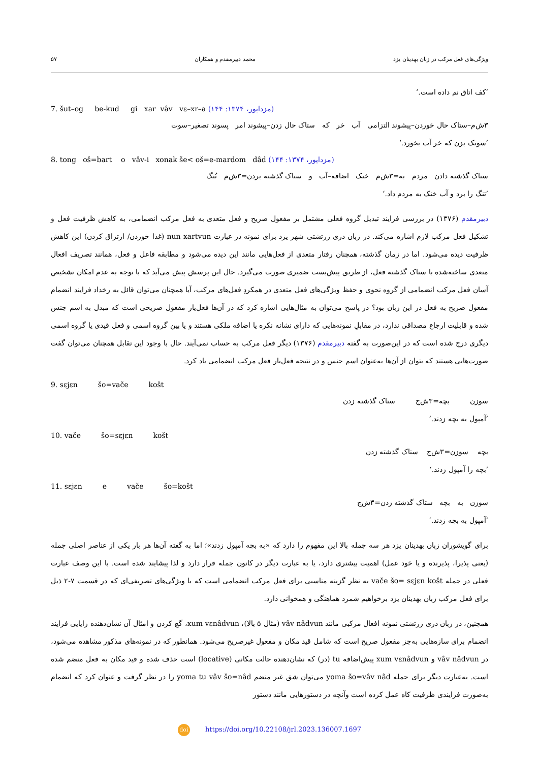ویژگی‌های فعل مرکب در زبان بهدینان یزد محمد دبیرمقدم و همکاران ۵۷
’کف اتاق نم داده است.‘
7. šut–og be-kud gi xar vâv vɛ–xr–a (مزداپور، ۱۳۷۴: ۱۴۴)
۳ش‌م–ستاک حال خوردن–پیشوند التزامی آب خر که ستاک حال زدن–پیشوند امر پسوند تصغیر–سوت
’سوتک بزن که خر آب بخورد.‘
8. tong oš=bart o vâv-i xonak še< oš=e-mardom dâd (مزداپور، ۱۳۷۴: ۱۴۴)
ستاک گذشته دادن مردم به=۳ش‌م خنک اضافه–آب و ستاک گذشته بردن=۳ش‌م تُنگ
’تنگ را برد و آب خنک به مردم داد.‘
دبیرمقدم (۱۳۷۶) در بررسی فرایند تبدیل گروه فعلی مشتمل بر مفعول صریح و فعل متعدی به فعل مرکب انضمامی، به کاهش ظرفیت فعل و تشکیل فعل مرکب لازم اشاره می‌کند. در زبان دری زرتشتی شهر یزد برای نمونه در عبارت nun xartvun (غذا خوردن/ ارتزاق کردن) این کاهش ظرفیت دیده می‌شود. اما در زمان گذشته، همچنان رفتار متعدی از فعل‌هایی مانند این دیده می‌شود و مطابقه فاعل و فعل، همانند تصریف افعال متعدی ساخته‌شده با ستاک گذشته فعل، از طریق پیش‌بست ضمیری صورت می‌گیرد. حال این پرسش پیش می‌آید که با توجه به عدم امکان تشخیص آسان فعل مرکب انضمامی از گروه نحوی و حفظ ویژگی‌های فعل متعدی در همکردِ فعل‌های مرکب، آیا همچنان می‌توان قائل به رخداد فرایند انضمام مفعول صریح به فعل در این زبان بود؟ در پاسخ می‌توان به مثال‌هایی اشاره کرد که در آن‌ها فعل‌یار مفعول صریحی است که مبدل به اسم جنس شده و قابلیت ارجاع مصداقی ندارد، در مقابلِ نمونه‌هایی که دارای نشانه نکره یا اضافه ملکی هستند و یا بین گروه اسمی و فعل قیدی یا گروه اسمی دیگری درج شده است که در این‌صورت به گفته دبیرمقدم (۱۳۷۶) دیگر فعل مرکب به حساب نمی‌آیند. حال با وجود این تقابل همچنان می‌توان گفت صورت‌هایی هستند که بتوان از آن‌ها به‌عنوان اسم جنس و در نتیجه فعل‌یار فعل مرکب انضمامی یاد کرد.
9. sɛjɛn šo=vače košt
ستاک گذشته زدن بچه=۳ش‌ج سوزن
’آمپول به بچه زدند.‘
10. vače šo=sɛjɛn košt
بچه سوزن=۳ش‌ج ستاک گذشته زدن
’بچه را آمپول زدند.‘
11. sɛjɛn e vače šo=košt
سوزن به بچه ستاک گذشته زدن=۳ش‌ج
’آمپول به بچه زدند.‘
برای گویشوران زبان بهدینان یزد هر سه جمله بالا این مفهوم را دارد که «به بچه آمپول زدند»؛ اما به گفته آن‌ها هر بار یکی از عناصر اصلی جمله (یعنی پذیرا، پذیرنده و یا خود عمل) اهمیت بیشتری دارد، یا به عبارت دیگر در کانون جمله قرار دارد و لذا پیشایند شده است. با این وصف عبارت فعلی در جمله vače šo= sɛjɛn košt به نظر گزینه مناسبی برای فعل مرکب انضمامی است که با ویژگی‌های تصریفی‌ای که در قسمت ۷-۲ ذیل برای فعل مرکب زبان بهدینان یزد برخواهیم شمرد هماهنگی و همخوانی دارد.
همچنین، در زبان دری زرتشتی نمونه افعال مرکبی مانند vâv nâdvun (مثال ۵ بالا)، xum vɛnâdvun، گچ کردن و امثال آن نشان‌دهنده زایایی فرایند انضمام برای سازه‌هایی به‌جز مفعول صریح است که شامل قید مکان و مفعول غیرصریح می‌شود. همانطور که در نمونه‌های مذکور مشاهده می‌شود، در vâv nâdvun و xum vɛnâdvun پیش‌اضافه tu (در) که نشان‌دهنده حالت مکانی (locative) است حذف شده و قید مکان به فعل منضم شده است. به‌عبارت دیگر برای جمله yoma šo=vâv nâd می‌توان شق غیر منضم yoma tu vâv šo=nâd را در نظر گرفت و عنوان کرد که انضمام به‌صورت فرایندی ظرفیت کاه عمل کرده است وآنچه در دستورهایی مانند دستور
doi https://doi.org/10.22108/jrl.2023.136007.1697